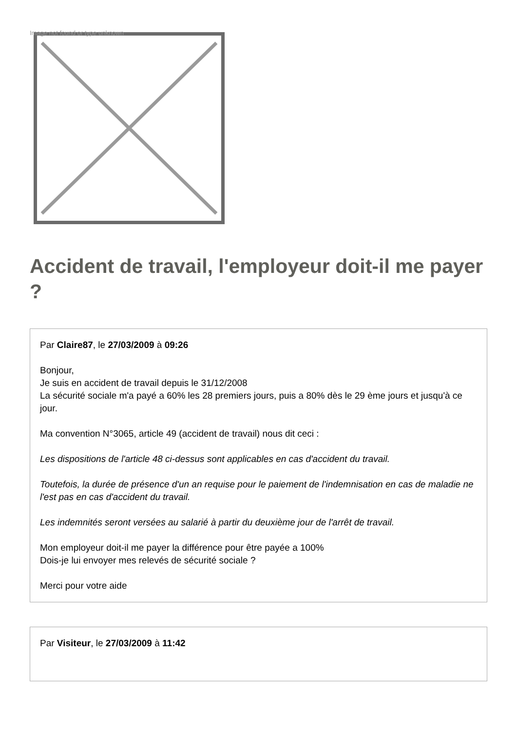Image not found or type unknown
Accident de travail, l'employeur doit-il me payer ?
Par Claire87, le 27/03/2009 à 09:26
Bonjour,
Je suis en accident de travail depuis le 31/12/2008
La sécurité sociale m'a payé a 60% les 28 premiers jours, puis a 80% dès le 29 ème jours et jusqu'à ce jour.
Ma convention N°3065, article 49 (accident de travail) nous dit ceci :
Les dispositions de l'article 48 ci-dessus sont applicables en cas d'accident du travail.
Toutefois, la durée de présence d'un an requise pour le paiement de l'indemnisation en cas de maladie ne l'est pas en cas d'accident du travail.
Les indemnités seront versées au salarié à partir du deuxième jour de l'arrêt de travail.
Mon employeur doit-il me payer la différence pour être payée a 100%
Dois-je lui envoyer mes relevés de sécurité sociale ?
Merci pour votre aide
Par Visiteur, le 27/03/2009 à 11:42